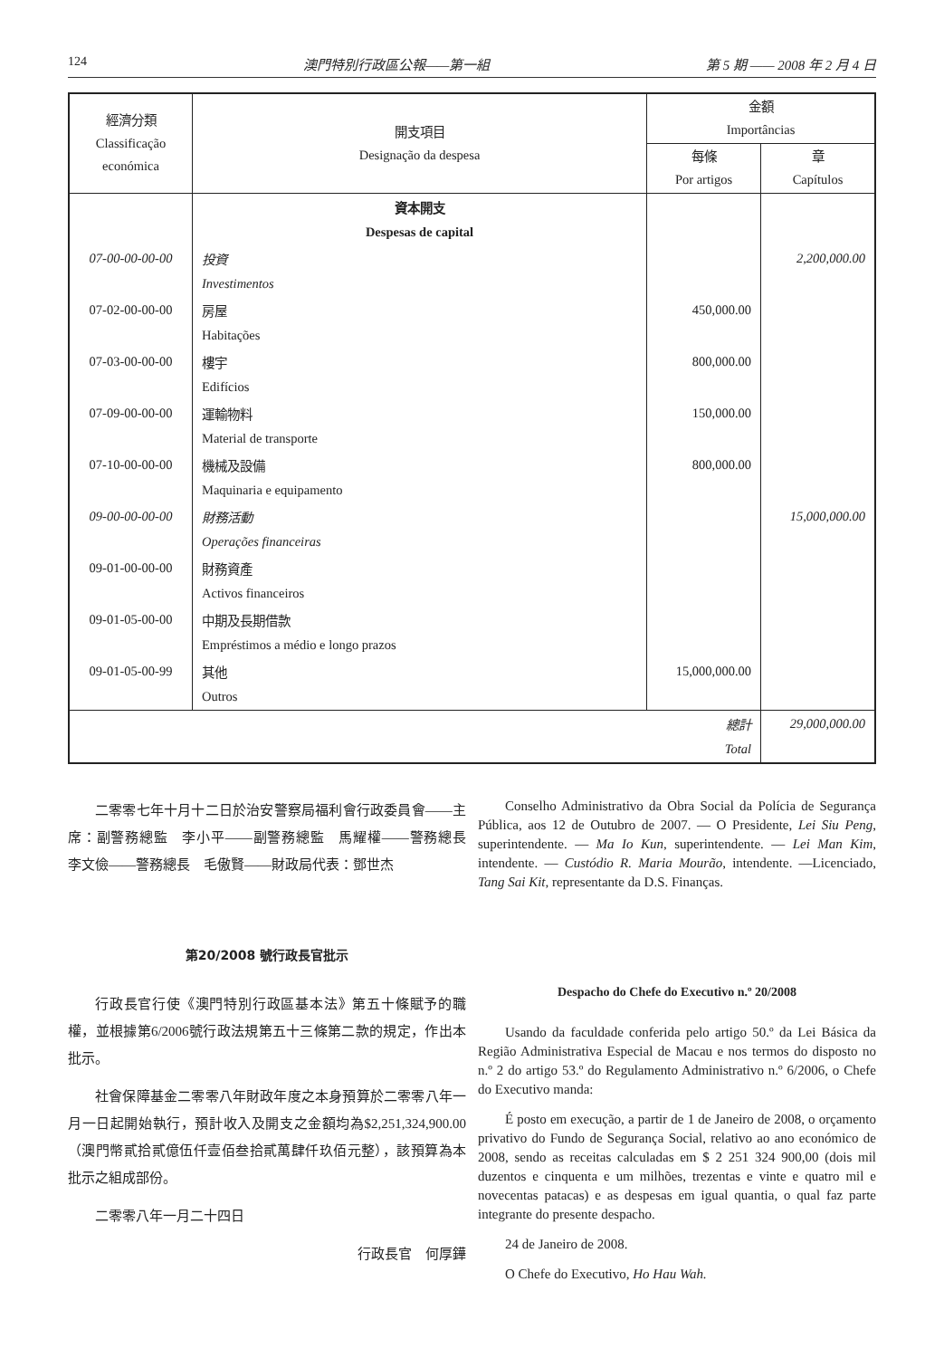124 澳門特別行政區公報——第一組 第 5 期 —— 2008 年 2 月 4 日
| 經濟分類 Classificação económica | 開支項目 Designação da despesa | 金額 Importâncias | |
| --- | --- | --- | --- |
| | | 每條 Por artigos | 章 Capítulos |
| | 資本開支 | | |
| | Despesas de capital | | |
| 07-00-00-00-00 | 投資 | | 2,200,000.00 |
| | Investimentos | | |
| 07-02-00-00-00 | 房屋 | 450,000.00 | |
| | Habitações | | |
| 07-03-00-00-00 | 樓宇 | 800,000.00 | |
| | Edifícios | | |
| 07-09-00-00-00 | 運輸物料 | 150,000.00 | |
| | Material de transporte | | |
| 07-10-00-00-00 | 機械及設備 | 800,000.00 | |
| | Maquinaria e equipamento | | |
| 09-00-00-00-00 | 財務活動 | | 15,000,000.00 |
| | Operações financeiras | | |
| 09-01-00-00-00 | 財務資產 | | |
| | Activos financeiros | | |
| 09-01-05-00-00 | 中期及長期借款 | | |
| | Empréstimos a médio e longo prazos | | |
| 09-01-05-00-99 | 其他 | 15,000,000.00 | |
| | Outros | | |
| 總計 | | | 29,000,000.00 |
| Total | | | |
二零零七年十月十二日於治安警察局福利會行政委員會——主席：副警務總監　李小平——副警務總監　馬耀權——警務總長　李文儉——警務總長　毛傲賢——財政局代表：鄧世杰
第20/2008 號行政長官批示
行政長官行使《澳門特別行政區基本法》第五十條賦予的職權，並根據第6/2006號行政法規第五十三條第二款的規定，作出本批示。
社會保障基金二零零八年財政年度之本身預算於二零零八年一月一日起開始執行，預計收入及開支之金額均為$2,251,324,900.00（澳門幣貳拾貳億伍仟壹佰叁拾貳萬肆仟玖佰元整），該預算為本批示之組成部份。
二零零八年一月二十四日
行政長官　何厚鏵
Conselho Administrativo da Obra Social da Polícia de Segurança Pública, aos 12 de Outubro de 2007. — O Presidente, Lei Siu Peng, superintendente. — Ma Io Kun, superintendente. — Lei Man Kim, intendente. — Custódio R. Maria Mourão, intendente. —Licenciado, Tang Sai Kit, representante da D.S. Finanças.
Despacho do Chefe do Executivo n.º 20/2008
Usando da faculdade conferida pelo artigo 50.º da Lei Básica da Região Administrativa Especial de Macau e nos termos do disposto no n.º 2 do artigo 53.º do Regulamento Administrativo n.º 6/2006, o Chefe do Executivo manda:
É posto em execução, a partir de 1 de Janeiro de 2008, o orçamento privativo do Fundo de Segurança Social, relativo ao ano económico de 2008, sendo as receitas calculadas em $ 2 251 324 900,00 (dois mil duzentos e cinquenta e um milhões, trezentas e vinte e quatro mil e novecentas patacas) e as despesas em igual quantia, o qual faz parte integrante do presente despacho.
24 de Janeiro de 2008.
O Chefe do Executivo, Ho Hau Wah.